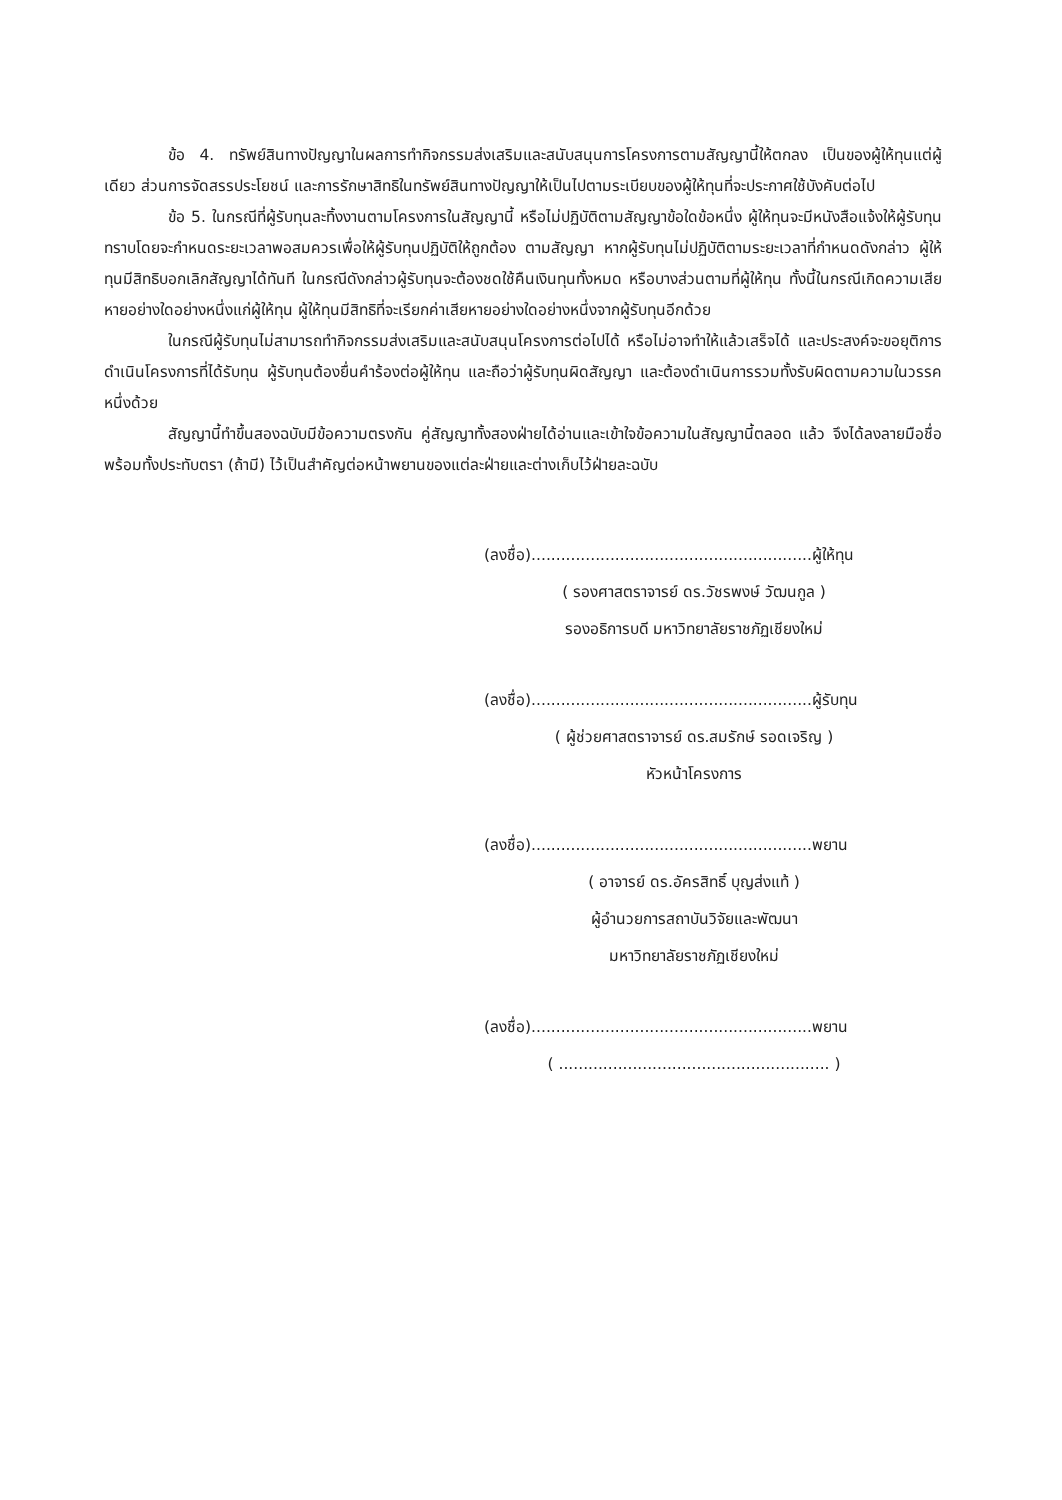ข้อ 4. ทรัพย์สินทางปัญญาในผลการทำกิจกรรมส่งเสริมและสนับสนุนการโครงการตามสัญญานี้ให้ตกลง เป็นของผู้ให้ทุนแต่ผู้เดียว ส่วนการจัดสรรประโยชน์ และการรักษาสิทธิในทรัพย์สินทางปัญญาให้เป็นไปตามระเบียบของผู้ให้ทุนที่จะประกาศใช้บังคับต่อไป
ข้อ 5. ในกรณีที่ผู้รับทุนละทิ้งงานตามโครงการในสัญญานี้ หรือไม่ปฏิบัติตามสัญญาข้อใดข้อหนึ่ง ผู้ให้ทุนจะมีหนังสือแจ้งให้ผู้รับทุนทราบโดยจะกำหนดระยะเวลาพอสมควรเพื่อให้ผู้รับทุนปฏิบัติให้ถูกต้อง ตามสัญญา หากผู้รับทุนไม่ปฏิบัติตามระยะเวลาที่กำหนดดังกล่าว ผู้ให้ทุนมีสิทธิบอกเลิกสัญญาได้ทันที ในกรณีดังกล่าวผู้รับทุนจะต้องชดใช้คืนเงินทุนทั้งหมด หรือบางส่วนตามที่ผู้ให้ทุน ทั้งนี้ในกรณีเกิดความเสียหายอย่างใดอย่างหนึ่งแก่ผู้ให้ทุน ผู้ให้ทุนมีสิทธิที่จะเรียกค่าเสียหายอย่างใดอย่างหนึ่งจากผู้รับทุนอีกด้วย
ในกรณีผู้รับทุนไม่สามารถทำกิจกรรมส่งเสริมและสนับสนุนโครงการต่อไปได้ หรือไม่อาจทำให้แล้วเสร็จได้ และประสงค์จะขอยุติการดำเนินโครงการที่ได้รับทุน ผู้รับทุนต้องยื่นคำร้องต่อผู้ให้ทุน และถือว่าผู้รับทุนผิดสัญญา และต้องดำเนินการรวมทั้งรับผิดตามความในวรรคหนึ่งด้วย
สัญญานี้ทำขึ้นสองฉบับมีข้อความตรงกัน คู่สัญญาทั้งสองฝ่ายได้อ่านและเข้าใจข้อความในสัญญานี้ตลอด แล้ว จึงได้ลงลายมือชื่อพร้อมทั้งประทับตรา (ถ้ามี) ไว้เป็นสำคัญต่อหน้าพยานของแต่ละฝ่ายและต่างเก็บไว้ฝ่ายละฉบับ
(ลงชื่อ).........................................................ผู้ให้ทุน
( รองศาสตราจารย์ ดร.วัชรพงษ์ วัฒนกูล )
รองอธิการบดี มหาวิทยาลัยราชภัฏเชียงใหม่
(ลงชื่อ).........................................................ผู้รับทุน
( ผู้ช่วยศาสตราจารย์ ดร.สมรักษ์ รอดเจริญ )
หัวหน้าโครงการ
(ลงชื่อ).........................................................พยาน
( อาจารย์ ดร.อัครสิทธิ์ บุญส่งแท้ )
ผู้อำนวยการสถาบันวิจัยและพัฒนา
มหาวิทยาลัยราชภัฏเชียงใหม่
(ลงชื่อ).........................................................พยาน
( ....................................................... )